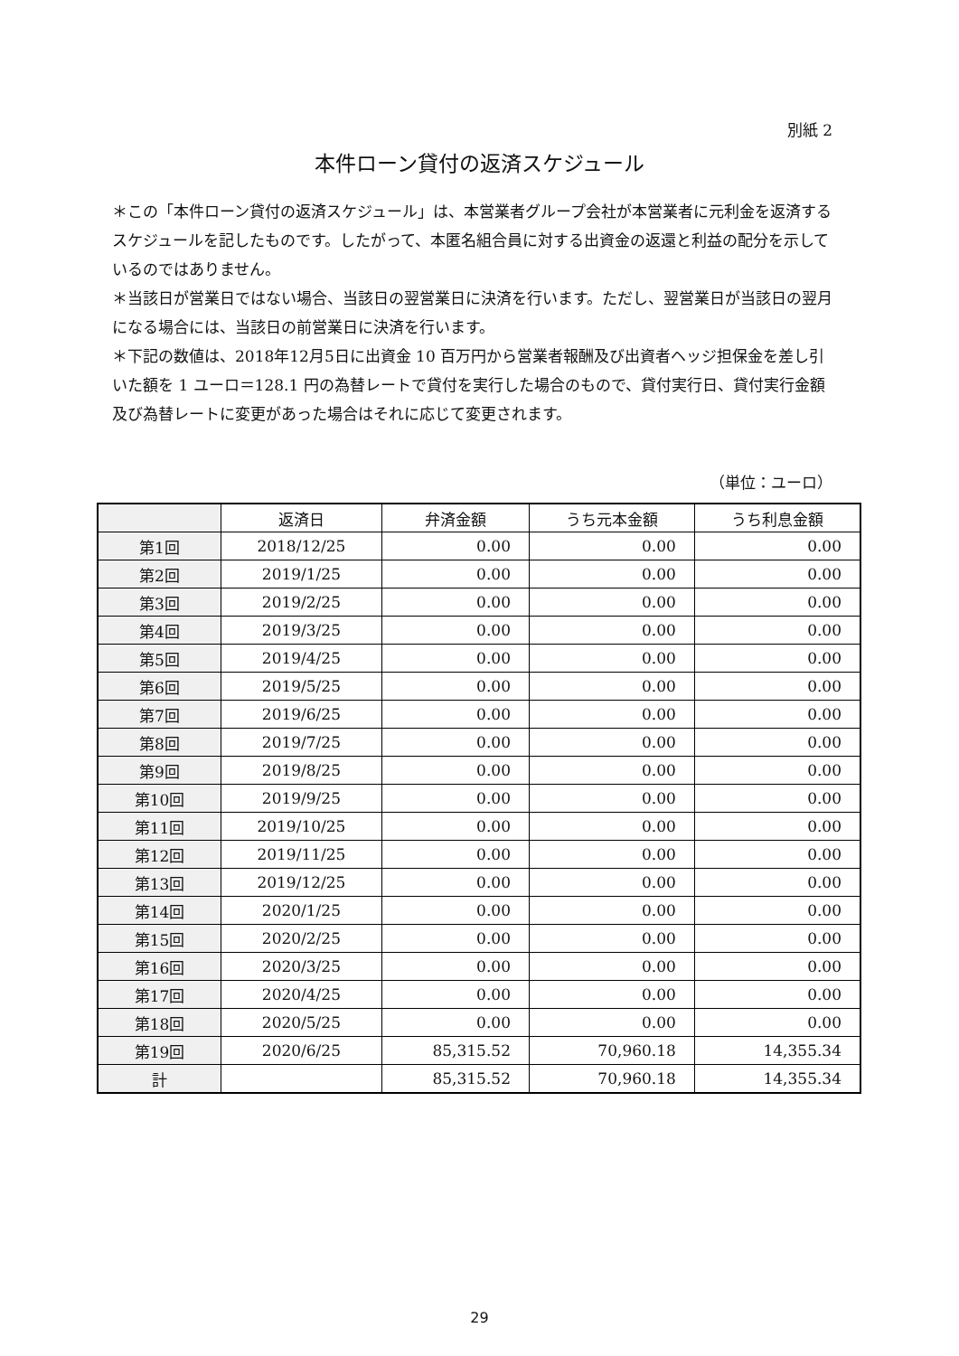別紙 2
本件ローン貸付の返済スケジュール
＊この「本件ローン貸付の返済スケジュール」は、本営業者グループ会社が本営業者に元利金を返済するスケジュールを記したものです。したがって、本匿名組合員に対する出資金の返還と利益の配分を示しているのではありません。
＊当該日が営業日ではない場合、当該日の翌営業日に決済を行います。ただし、翌営業日が当該日の翌月になる場合には、当該日の前営業日に決済を行います。
＊下記の数値は、2018年12月5日に出資金 10 百万円から営業者報酬及び出資者ヘッジ担保金を差し引いた額を 1 ユーロ＝128.1 円の為替レートで貸付を実行した場合のもので、貸付実行日、貸付実行金額及び為替レートに変更があった場合はそれに応じて変更されます。
（単位：ユーロ）
| | 返済日 | 弁済金額 | うち元本金額 | うち利息金額 |
| --- | --- | --- | --- | --- |
| 第1回 | 2018/12/25 | 0.00 | 0.00 | 0.00 |
| 第2回 | 2019/1/25 | 0.00 | 0.00 | 0.00 |
| 第3回 | 2019/2/25 | 0.00 | 0.00 | 0.00 |
| 第4回 | 2019/3/25 | 0.00 | 0.00 | 0.00 |
| 第5回 | 2019/4/25 | 0.00 | 0.00 | 0.00 |
| 第6回 | 2019/5/25 | 0.00 | 0.00 | 0.00 |
| 第7回 | 2019/6/25 | 0.00 | 0.00 | 0.00 |
| 第8回 | 2019/7/25 | 0.00 | 0.00 | 0.00 |
| 第9回 | 2019/8/25 | 0.00 | 0.00 | 0.00 |
| 第10回 | 2019/9/25 | 0.00 | 0.00 | 0.00 |
| 第11回 | 2019/10/25 | 0.00 | 0.00 | 0.00 |
| 第12回 | 2019/11/25 | 0.00 | 0.00 | 0.00 |
| 第13回 | 2019/12/25 | 0.00 | 0.00 | 0.00 |
| 第14回 | 2020/1/25 | 0.00 | 0.00 | 0.00 |
| 第15回 | 2020/2/25 | 0.00 | 0.00 | 0.00 |
| 第16回 | 2020/3/25 | 0.00 | 0.00 | 0.00 |
| 第17回 | 2020/4/25 | 0.00 | 0.00 | 0.00 |
| 第18回 | 2020/5/25 | 0.00 | 0.00 | 0.00 |
| 第19回 | 2020/6/25 | 85,315.52 | 70,960.18 | 14,355.34 |
| 計 | | 85,315.52 | 70,960.18 | 14,355.34 |
29